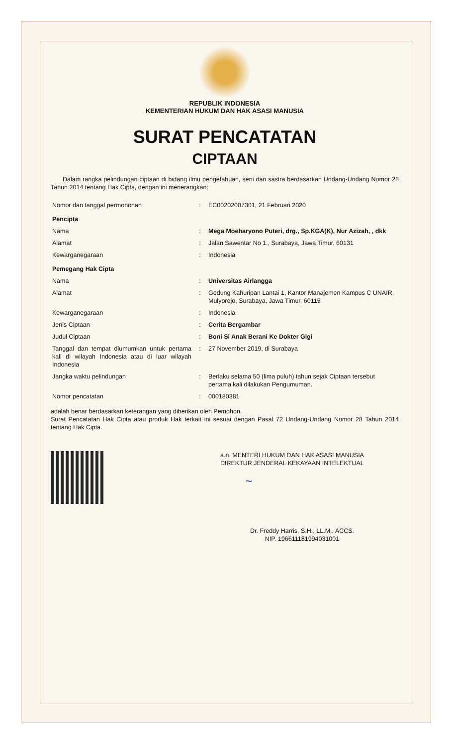REPUBLIK INDONESIA
KEMENTERIAN HUKUM DAN HAK ASASI MANUSIA
SURAT PENCATATAN
CIPTAAN
Dalam rangka pelindungan ciptaan di bidang ilmu pengetahuan, seni dan sastra berdasarkan Undang-Undang Nomor 28 Tahun 2014 tentang Hak Cipta, dengan ini menerangkan:
| Nomor dan tanggal permohonan | : | EC00202007301, 21 Februari 2020 |
| Pencipta | | |
| Nama | : | Mega Moeharyono Puteri, drg., Sp.KGA(K), Nur Azizah, , dkk |
| Alamat | : | Jalan Sawentar No 1., Surabaya, Jawa Timur, 60131 |
| Kewarganegaraan | : | Indonesia |
| Pemegang Hak Cipta | | |
| Nama | : | Universitas Airlangga |
| Alamat | : | Gedung Kahuripan Lantai 1, Kantor Manajemen Kampus C UNAIR, Mulyorejo, Surabaya, Jawa Timur, 60115 |
| Kewarganegaraan | : | Indonesia |
| Jenis Ciptaan | : | Cerita Bergambar |
| Judul Ciptaan | : | Boni Si Anak Berani Ke Dokter Gigi |
| Tanggal dan tempat diumumkan untuk pertama kali di wilayah Indonesia atau di luar wilayah Indonesia | : | 27 November 2019, di Surabaya |
| Jangka waktu pelindungan | : | Berlaku selama 50 (lima puluh) tahun sejak Ciptaan tersebut pertama kali dilakukan Pengumuman. |
| Nomor pencatatan | : | 000180381 |
adalah benar berdasarkan keterangan yang diberikan oleh Pemohon.
Surat Pencatatan Hak Cipta atau produk Hak terkait ini sesuai dengan Pasal 72 Undang-Undang Nomor 28 Tahun 2014 tentang Hak Cipta.
a.n. MENTERI HUKUM DAN HAK ASASI MANUSIA
DIREKTUR JENDERAL KEKAYAAN INTELEKTUAL
~
Dr. Freddy Harris, S.H., LL.M., ACCS.
NIP. 196611181994031001